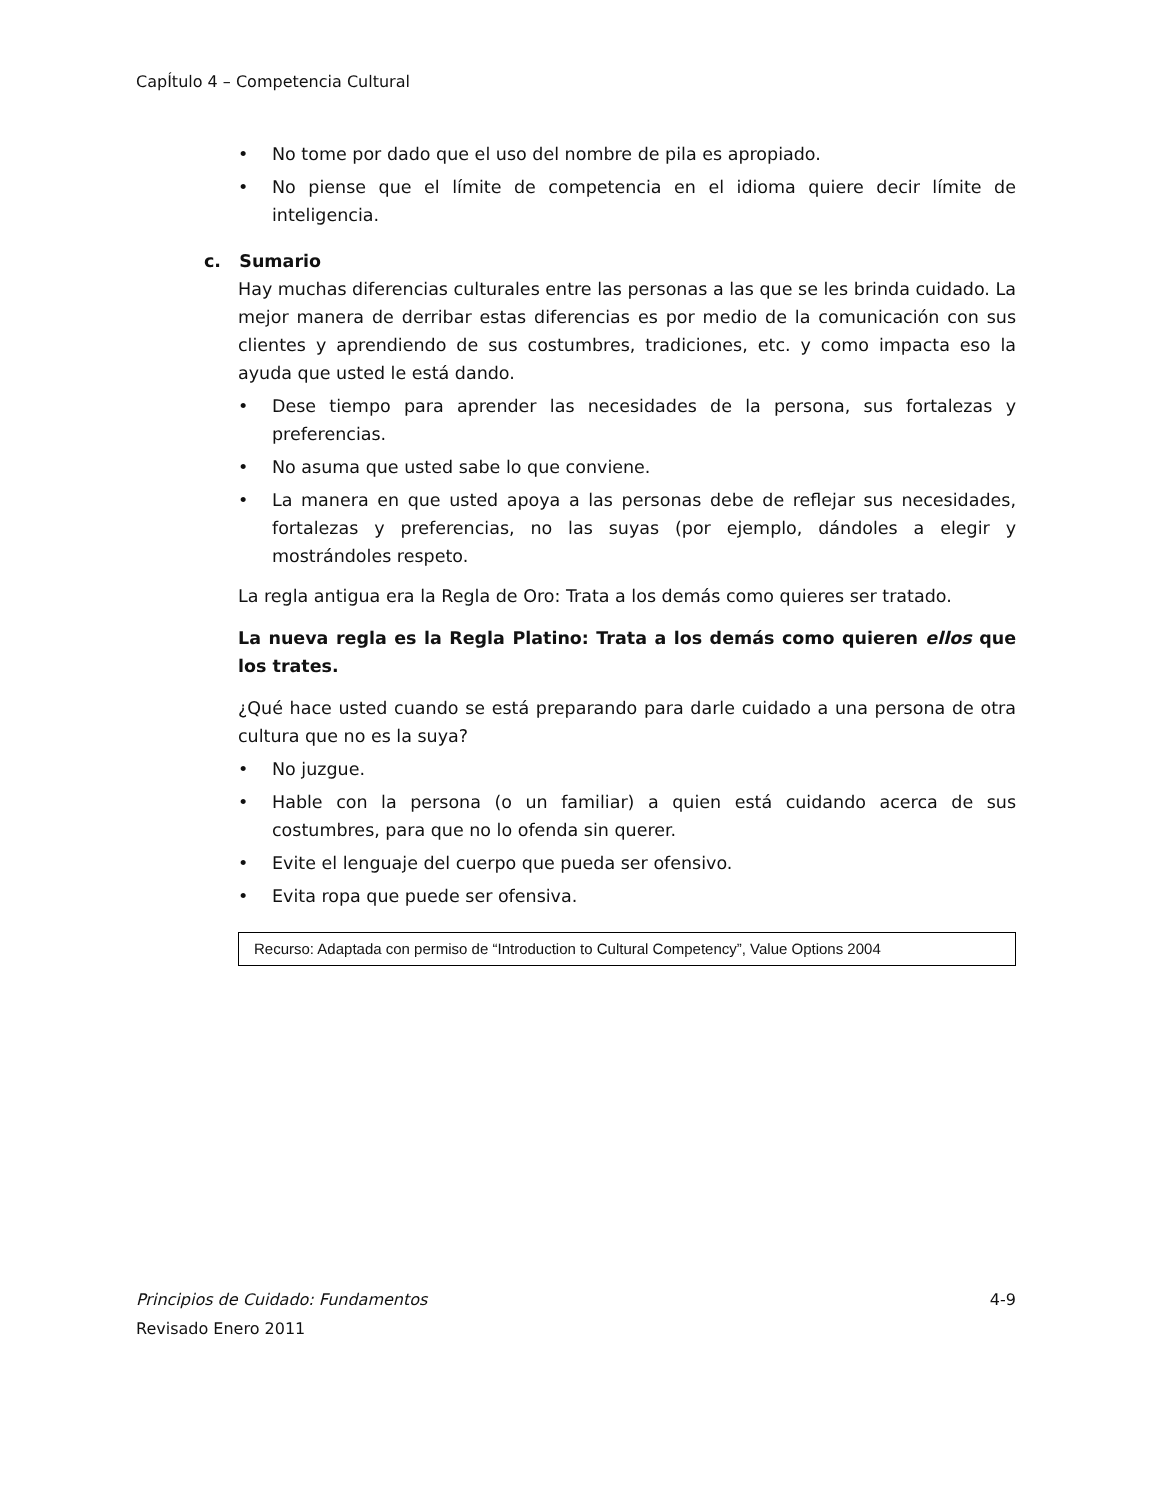CapÍtulo 4 – Competencia Cultural
• No tome por dado que el uso del nombre de pila es apropiado.
• No piense que el límite de competencia en el idioma quiere decir límite de inteligencia.
c. Sumario
Hay muchas diferencias culturales entre las personas a las que se les brinda cuidado. La mejor manera de derribar estas diferencias es por medio de la comunicación con sus clientes y aprendiendo de sus costumbres, tradiciones, etc. y como impacta eso la ayuda que usted le está dando.
• Dese tiempo para aprender las necesidades de la persona, sus fortalezas y preferencias.
• No asuma que usted sabe lo que conviene.
• La manera en que usted apoya a las personas debe de reflejar sus necesidades, fortalezas y preferencias, no las suyas (por ejemplo, dándoles a elegir y mostrándoles respeto.
La regla antigua era la Regla de Oro: Trata a los demás como quieres ser tratado.
La nueva regla es la Regla Platino: Trata a los demás como quieren ellos que los trates.
¿Qué hace usted cuando se está preparando para darle cuidado a una persona de otra cultura que no es la suya?
• No juzgue.
• Hable con la persona (o un familiar) a quien está cuidando acerca de sus costumbres, para que no lo ofenda sin querer.
• Evite el lenguaje del cuerpo que pueda ser ofensivo.
• Evita ropa que puede ser ofensiva.
Recurso: Adaptada con permiso de “Introduction to Cultural Competency”, Value Options 2004
Principios de Cuidado: Fundamentos 4-9
Revisado Enero 2011